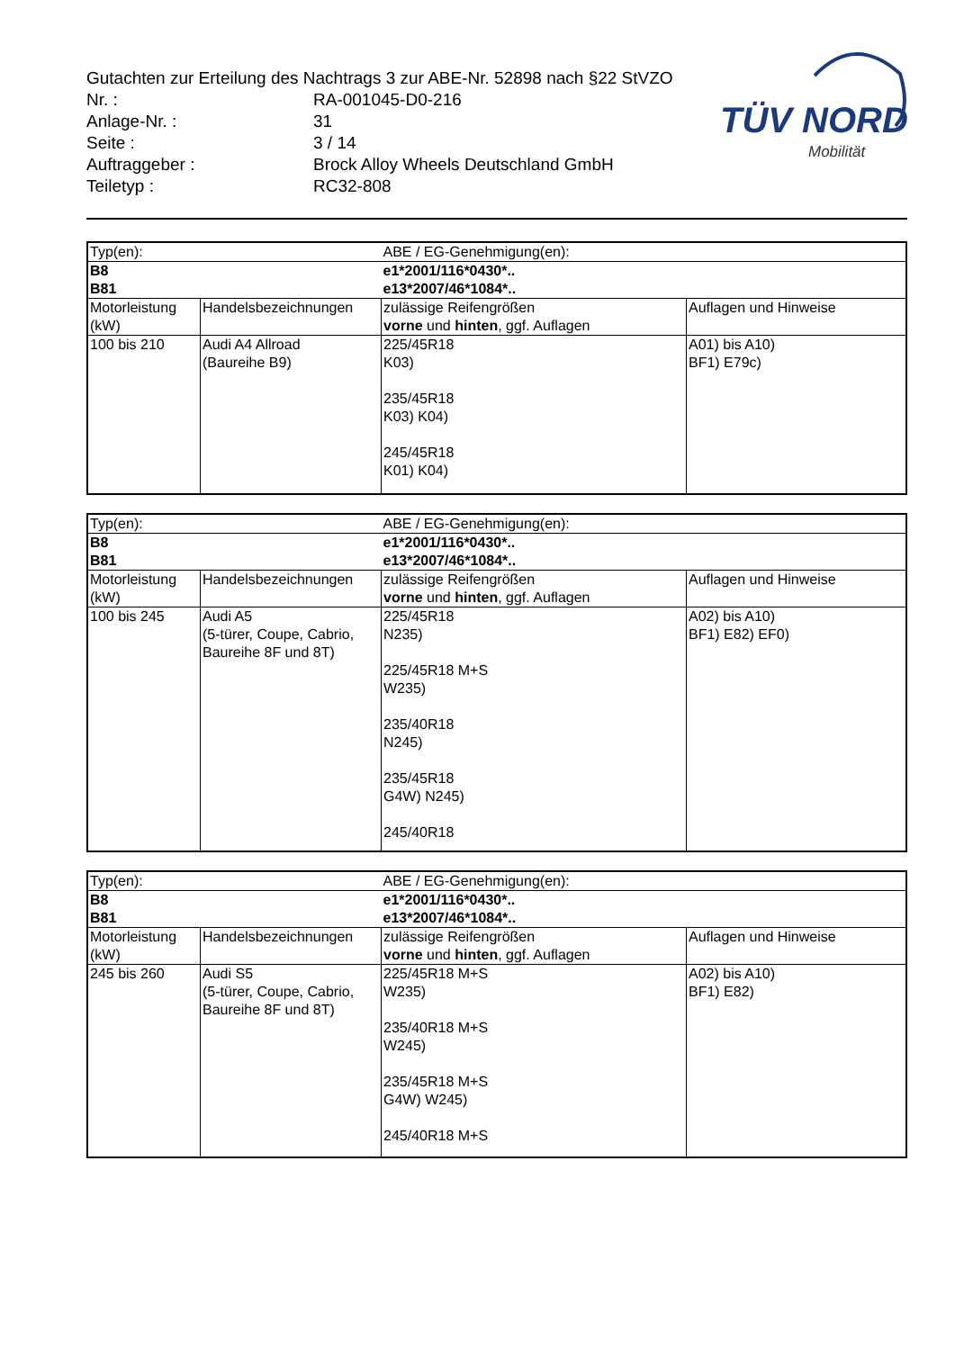Gutachten zur Erteilung des Nachtrags 3 zur ABE-Nr. 52898 nach §22 StVZO
| Nr. : | RA-001045-D0-216 |
| Anlage-Nr. : | 31 |
| Seite : | 3 / 14 |
| Auftraggeber : | Brock Alloy Wheels Deutschland GmbH |
| Teiletyp : | RC32-808 |
TÜV NORD
Mobilität
| Typ(en): | | ABE / EG-Genehmigung(en): | |
| B8 B81 | | e1*2001/116*0430*.. e13*2007/46*1084*.. | |
| Motorleistung (kW) | Handelsbezeichnungen | zulässige Reifengrößen vorne und hinten , ggf. Auflagen | Auflagen und Hinweise |
| 100 bis 210 | Audi A4 Allroad (Baureihe B9) | 225/45R18 K03) 235/45R18 K03) K04) 245/45R18 K01) K04) | A01) bis A10) BF1) E79c) |
| Typ(en): | | ABE / EG-Genehmigung(en): | |
| B8 B81 | | e1*2001/116*0430*.. e13*2007/46*1084*.. | |
| Motorleistung (kW) | Handelsbezeichnungen | zulässige Reifengrößen vorne und hinten , ggf. Auflagen | Auflagen und Hinweise |
| 100 bis 245 | Audi A5 (5-türer, Coupe, Cabrio, Baureihe 8F und 8T) | 225/45R18 N235) 225/45R18 M+S W235) 235/40R18 N245) 235/45R18 G4W) N245) 245/40R18 | A02) bis A10) BF1) E82) EF0) |
| Typ(en): | | ABE / EG-Genehmigung(en): | |
| B8 B81 | | e1*2001/116*0430*.. e13*2007/46*1084*.. | |
| Motorleistung (kW) | Handelsbezeichnungen | zulässige Reifengrößen vorne und hinten , ggf. Auflagen | Auflagen und Hinweise |
| 245 bis 260 | Audi S5 (5-türer, Coupe, Cabrio, Baureihe 8F und 8T) | 225/45R18 M+S W235) 235/40R18 M+S W245) 235/45R18 M+S G4W) W245) 245/40R18 M+S | A02) bis A10) BF1) E82) |